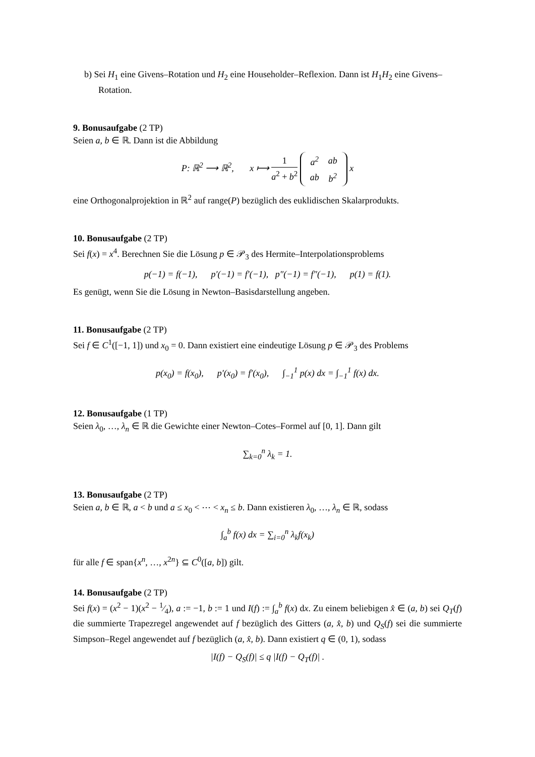b) Sei H<sub>1</sub> eine Givens–Rotation und H<sub>2</sub> eine Householder–Reflexion. Dann ist H<sub>1</sub>H<sub>2</sub> eine Givens–Rotation.
9. Bonusaufgabe (2 TP)
Seien a, b ∈ ℝ. Dann ist die Abbildung
P: ℝ<sup>2</sup> ⟶ ℝ<sup>2</sup>, x ⟼ 1 a<sup>2</sup> + b<sup>2</sup>
| a<sup>2</sup> | ab |
| ab | b<sup>2</sup> |
x
eine Orthogonalprojektion in ℝ<sup>2</sup> auf range(P) bezüglich des euklidischen Skalarprodukts.
10. Bonusaufgabe (2 TP)
Sei f(x) = x<sup>4</sup>. Berechnen Sie die Lösung p ∈ 𝒫<sub>3</sub> des Hermite–Interpolationsproblems
p(−1) = f(−1), p′(−1) = f′(−1), p″(−1) = f″(−1), p(1) = f(1).
Es genügt, wenn Sie die Lösung in Newton–Basisdarstellung angeben.
11. Bonusaufgabe (2 TP)
Sei f ∈ C<sup>1</sup>([−1, 1]) und x<sub>0</sub> = 0. Dann existiert eine eindeutige Lösung p ∈ 𝒫<sub>3</sub> des Problems
p(x<sub>0</sub>) = f(x<sub>0</sub>), p′(x<sub>0</sub>) = f′(x<sub>0</sub>), ∫<sub>−1</sub><sup>1</sup> p(x) dx = ∫<sub>−1</sub><sup>1</sup> f(x) dx.
12. Bonusaufgabe (1 TP)
Seien λ<sub>0</sub>, …, λ<sub>n</sub> ∈ ℝ die Gewichte einer Newton–Cotes–Formel auf [0, 1]. Dann gilt
∑<sub>k=0</sub><sup>n</sup> λ<sub>k</sub> = 1.
13. Bonusaufgabe (2 TP)
Seien a, b ∈ ℝ, a < b und a ≤ x<sub>0</sub> < ⋯ < x<sub>n</sub> ≤ b. Dann existieren λ<sub>0</sub>, …, λ<sub>n</sub> ∈ ℝ, sodass
∫<sub>a</sub><sup>b</sup> f(x) dx = ∑<sub>i=0</sub><sup>n</sup> λ<sub>k</sub>f(x<sub>k</sub>)
für alle f ∈ span{x<sup>n</sup>, …, x<sup>2n</sup>} ⊆ C<sup>0</sup>([a, b]) gilt.
14. Bonusaufgabe (2 TP)
Sei f(x) = (x<sup>2</sup> − 1)(x<sup>2</sup> − 1⁄4), a := −1, b := 1 und I(f) := ∫<sub>a</sub><sup>b</sup> f(x) dx. Zu einem beliebigen x̂ ∈ (a, b) sei Q<sub>T</sub>(f) die summierte Trapezregel angewendet auf f bezüglich des Gitters (a, x̂, b) und Q<sub>S</sub>(f) sei die summierte Simpson–Regel angewendet auf f bezüglich (a, x̂, b). Dann existiert q ∈ (0, 1), sodass
|I(f) − Q<sub>S</sub>(f)| ≤ q |I(f) − Q<sub>T</sub>(f)| .